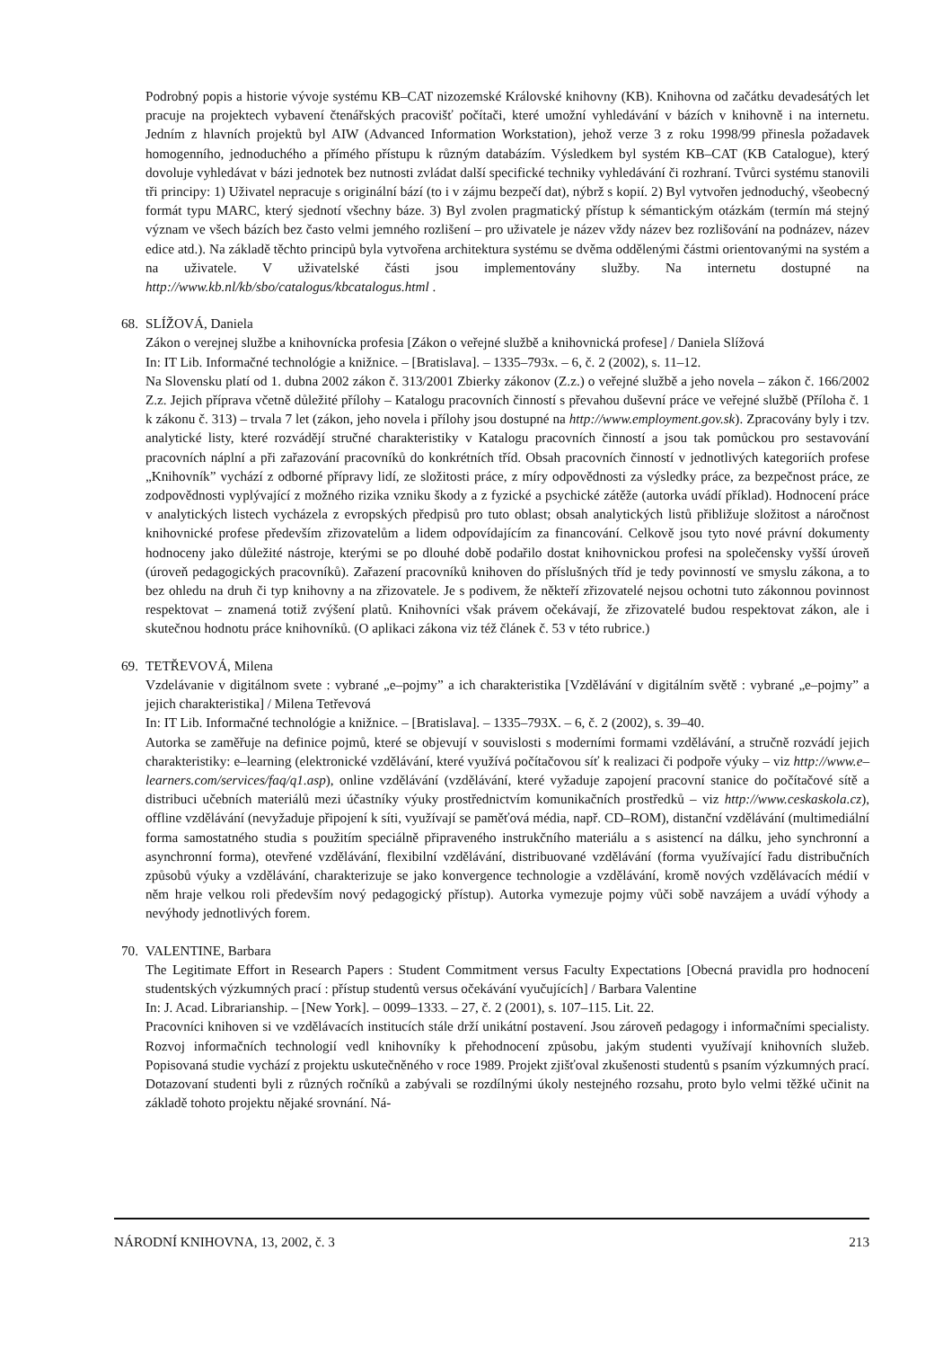Podrobný popis a historie vývoje systému KB–CAT nizozemské Královské knihovny (KB). Knihovna od začátku devadesátých let pracuje na projektech vybavení čtenářských pracovišť počítači, které umožní vyhledávání v bázích v knihovně i na internetu. Jedním z hlavních projektů byl AIW (Advanced Information Workstation), jehož verze 3 z roku 1998/99 přinesla požadavek homogenního, jednoduchého a přímého přístupu k různým databázím. Výsledkem byl systém KB–CAT (KB Catalogue), který dovoluje vyhledávat v bázi jednotek bez nutnosti zvládat další specifické techniky vyhledávání či rozhraní. Tvůrci systému stanovili tři principy: 1) Uživatel nepracuje s originální bází (to i v zájmu bezpečí dat), nýbrž s kopií. 2) Byl vytvořen jednoduchý, všeobecný formát typu MARC, který sjednotí všechny báze. 3) Byl zvolen pragmatický přístup k sémantickým otázkám (termín má stejný význam ve všech bázích bez často velmi jemného rozlišení – pro uživatele je název vždy název bez rozlišování na podnázev, název edice atd.). Na základě těchto principů byla vytvořena architektura systému se dvěma oddělenými částmi orientovanými na systém a na uživatele. V uživatelské části jsou implementovány služby. Na internetu dostupné na http://www.kb.nl/kb/sbo/catalogus/kbcatalogus.html .
68.
SLÍŽOVÁ, Daniela
Zákon o verejnej službe a knihovnícka profesia [Zákon o veřejné službě a knihovnická profese] / Daniela Slížová
In: IT Lib. Informačné technológie a knižnice. – [Bratislava]. – 1335–793x. – 6, č. 2 (2002), s. 11–12.
Na Slovensku platí od 1. dubna 2002 zákon č. 313/2001 Zbierky zákonov (Z.z.) o veřejné službě a jeho novela – zákon č. 166/2002 Z.z. Jejich příprava včetně důležité přílohy – Katalogu pracovních činností s převahou duševní práce ve veřejné službě (Příloha č. 1 k zákonu č. 313) – trvala 7 let (zákon, jeho novela i přílohy jsou dostupné na http://www.employment.gov.sk). Zpracovány byly i tzv. analytické listy, které rozvádějí stručné charakteristiky v Katalogu pracovních činností a jsou tak pomůckou pro sestavování pracovních náplní a při zařazování pracovníků do konkrétních tříd. Obsah pracovních činností v jednotlivých kategoriích profese „Knihovník” vychází z odborné přípravy lidí, ze složitosti práce, z míry odpovědnosti za výsledky práce, za bezpečnost práce, ze zodpovědnosti vyplývající z možného rizika vzniku škody a z fyzické a psychické zátěže (autorka uvádí příklad). Hodnocení práce v analytických listech vycházela z evropských předpisů pro tuto oblast; obsah analytických listů přibližuje složitost a náročnost knihovnické profese především zřizovatelům a lidem odpovídajícím za financování. Celkově jsou tyto nové právní dokumenty hodnoceny jako důležité nástroje, kterými se po dlouhé době podařilo dostat knihovnickou profesi na společensky vyšší úroveň (úroveň pedagogických pracovníků). Zařazení pracovníků knihoven do příslušných tříd je tedy povinností ve smyslu zákona, a to bez ohledu na druh či typ knihovny a na zřizovatele. Je s podivem, že někteří zřizovatelé nejsou ochotni tuto zákonnou povinnost respektovat – znamená totiž zvýšení platů. Knihovníci však právem očekávají, že zřizovatelé budou respektovat zákon, ale i skutečnou hodnotu práce knihovníků. (O aplikaci zákona viz též článek č. 53 v této rubrice.)
69.
TETŘEVOVÁ, Milena
Vzdelávanie v digitálnom svete : vybrané „e–pojmy” a ich charakteristika [Vzdělávání v digitálním světě : vybrané „e–pojmy” a jejich charakteristika] / Milena Tetřevová
In: IT Lib. Informačné technológie a knižnice. – [Bratislava]. – 1335–793X. – 6, č. 2 (2002), s. 39–40.
Autorka se zaměřuje na definice pojmů, které se objevují v souvislosti s moderními formami vzdělávání, a stručně rozvádí jejich charakteristiky: e–learning (elektronické vzdělávání, které využívá počítačovou síť k realizaci či podpoře výuky – viz http://www.e–learners.com/services/faq/q1.asp), online vzdělávání (vzdělávání, které vyžaduje zapojení pracovní stanice do počítačové sítě a distribuci učebních materiálů mezi účastníky výuky prostřednictvím komunikačních prostředků – viz http://www.ceskaskola.cz), offline vzdělávání (nevyžaduje připojení k síti, využívají se paměťová média, např. CD–ROM), distanční vzdělávání (multimediální forma samostatného studia s použitím speciálně připraveného instrukčního materiálu a s asistencí na dálku, jeho synchronní a asynchronní forma), otevřené vzdělávání, flexibilní vzdělávání, distribuované vzdělávání (forma využívající řadu distribučních způsobů výuky a vzdělávání, charakterizuje se jako konvergence technologie a vzdělávání, kromě nových vzdělávacích médií v něm hraje velkou roli především nový pedagogický přístup). Autorka vymezuje pojmy vůči sobě navzájem a uvádí výhody a nevýhody jednotlivých forem.
70.
VALENTINE, Barbara
The Legitimate Effort in Research Papers : Student Commitment versus Faculty Expectations [Obecná pravidla pro hodnocení studentských výzkumných prací : přístup studentů versus očekávání vyučujících] / Barbara Valentine
In: J. Acad. Librarianship. – [New York]. – 0099–1333. – 27, č. 2 (2001), s. 107–115. Lit. 22.
Pracovníci knihoven si ve vzdělávacích institucích stále drží unikátní postavení. Jsou zároveň pedagogy i informačními specialisty. Rozvoj informačních technologií vedl knihovníky k přehodnocení způsobu, jakým studenti využívají knihovních služeb. Popisovaná studie vychází z projektu uskutečněného v roce 1989. Projekt zjišťoval zkušenosti studentů s psaním výzkumných prací. Dotazovaní studenti byli z různých ročníků a zabývali se rozdílnými úkoly nestejného rozsahu, proto bylo velmi těžké učinit na základě tohoto projektu nějaké srovnání. Ná-
NÁRODNÍ KNIHOVNA, 13, 2002, č. 3 213